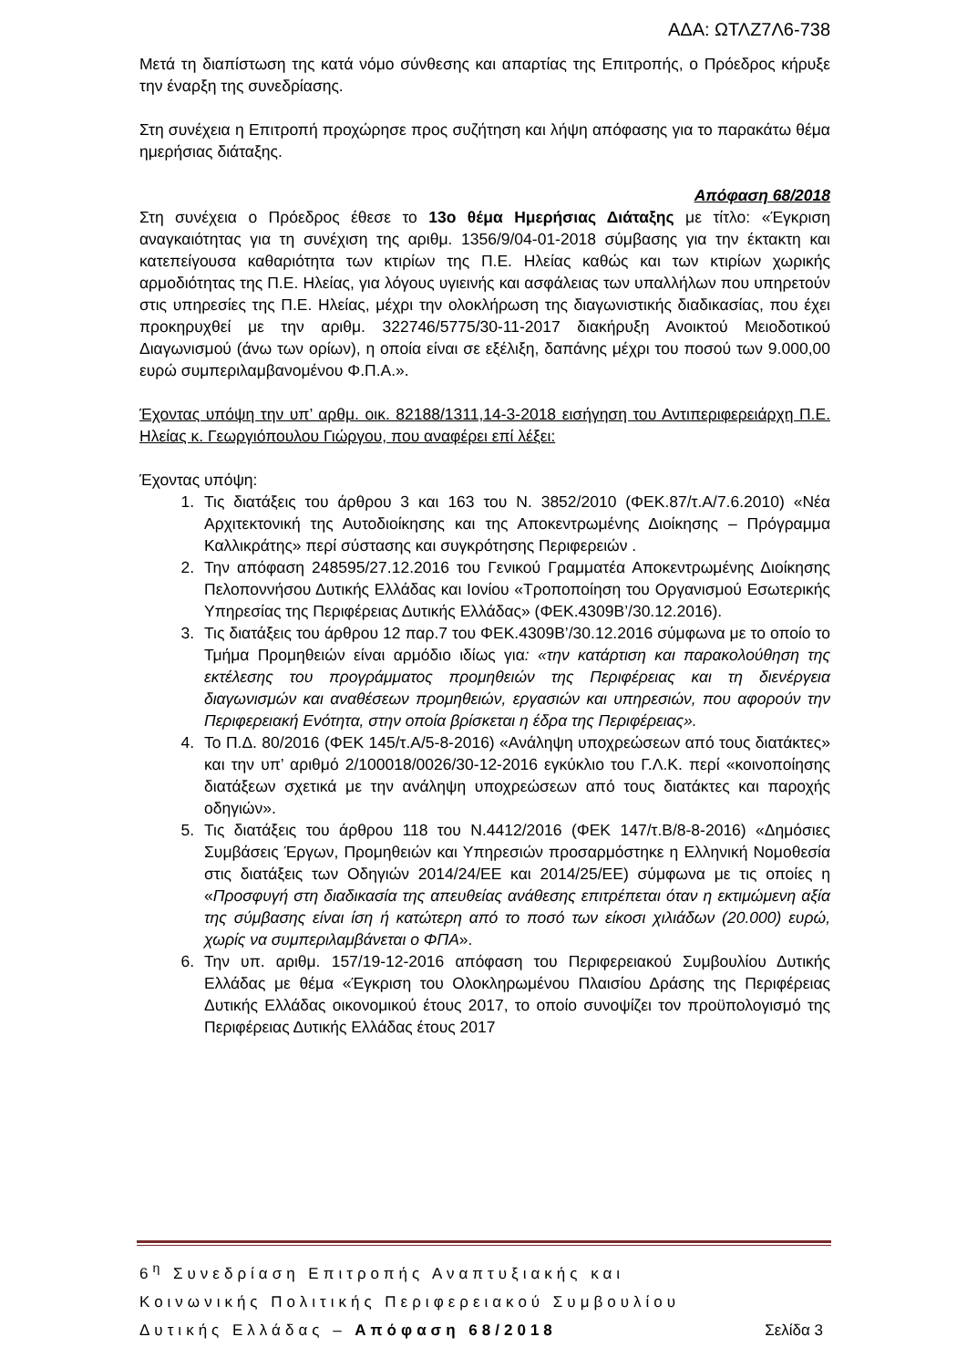ΑΔΑ: ΩΤΛΖ7Λ6-738
Μετά τη διαπίστωση της κατά νόμο σύνθεσης και απαρτίας της Επιτροπής, ο Πρόεδρος κήρυξε την έναρξη της συνεδρίασης.
Στη συνέχεια η Επιτροπή προχώρησε προς συζήτηση και λήψη απόφασης για το παρακάτω θέμα ημερήσιας διάταξης.
Απόφαση 68/2018
Στη συνέχεια ο Πρόεδρος έθεσε το 13ο θέμα Ημερήσιας Διάταξης με τίτλο: «Έγκριση αναγκαιότητας για τη συνέχιση της αριθμ. 1356/9/04-01-2018 σύμβασης για την έκτακτη και κατεπείγουσα καθαριότητα των κτιρίων της Π.Ε. Ηλείας καθώς και των κτιρίων χωρικής αρμοδιότητας της Π.Ε. Ηλείας, για λόγους υγιεινής και ασφάλειας των υπαλλήλων που υπηρετούν στις υπηρεσίες της Π.Ε. Ηλείας, μέχρι την ολοκλήρωση της διαγωνιστικής διαδικασίας, που έχει προκηρυχθεί με την αριθμ. 322746/5775/30-11-2017 διακήρυξη Ανοικτού Μειοδοτικού Διαγωνισμού (άνω των ορίων), η οποία είναι σε εξέλιξη, δαπάνης μέχρι του ποσού των 9.000,00 ευρώ συμπεριλαμβανομένου Φ.Π.Α.».
Έχοντας υπόψη την υπ’ αρθμ. οικ. 82188/1311,14-3-2018 εισήγηση του Αντιπεριφερειάρχη Π.Ε. Ηλείας κ. Γεωργιόπουλου Γιώργου, που αναφέρει επί λέξει:
Έχοντας υπόψη:
1. Τις διατάξεις του άρθρου 3 και 163 του Ν. 3852/2010 (ΦΕΚ.87/τ.Α/7.6.2010) «Νέα Αρχιτεκτονική της Αυτοδιοίκησης και της Αποκεντρωμένης Διοίκησης – Πρόγραμμα Καλλικράτης» περί σύστασης και συγκρότησης Περιφερειών .
2. Την απόφαση 248595/27.12.2016 του Γενικού Γραμματέα Αποκεντρωμένης Διοίκησης Πελοποννήσου Δυτικής Ελλάδας και Ιονίου «Τροποποίηση του Οργανισμού Εσωτερικής Υπηρεσίας της Περιφέρειας Δυτικής Ελλάδας» (ΦΕΚ.4309Β’/30.12.2016).
3. Τις διατάξεις του άρθρου 12 παρ.7 του ΦΕΚ.4309Β’/30.12.2016 σύμφωνα με το οποίο το Τμήμα Προμηθειών είναι αρμόδιο ιδίως για: «την κατάρτιση και παρακολούθηση της εκτέλεσης του προγράμματος προμηθειών της Περιφέρειας και τη διενέργεια διαγωνισμών και αναθέσεων προμηθειών, εργασιών και υπηρεσιών, που αφορούν την Περιφερειακή Ενότητα, στην οποία βρίσκεται η έδρα της Περιφέρειας».
4. Το Π.Δ. 80/2016 (ΦΕΚ 145/τ.Α/5-8-2016) «Ανάληψη υποχρεώσεων από τους διατάκτες» και την υπ’ αριθμό 2/100018/0026/30-12-2016 εγκύκλιο του Γ.Λ.Κ. περί «κοινοποίησης διατάξεων σχετικά με την ανάληψη υποχρεώσεων από τους διατάκτες και παροχής οδηγιών».
5. Τις διατάξεις του άρθρου 118 του Ν.4412/2016 (ΦΕΚ 147/τ.Β/8-8-2016) «Δημόσιες Συμβάσεις Έργων, Προμηθειών και Υπηρεσιών προσαρμόστηκε η Ελληνική Νομοθεσία στις διατάξεις των Οδηγιών 2014/24/ΕΕ και 2014/25/ΕΕ) σύμφωνα με τις οποίες η «Προσφυγή στη διαδικασία της απευθείας ανάθεσης επιτρέπεται όταν η εκτιμώμενη αξία της σύμβασης είναι ίση ή κατώτερη από το ποσό των είκοσι χιλιάδων (20.000) ευρώ, χωρίς να συμπεριλαμβάνεται ο ΦΠΑ».
6. Την υπ. αριθμ. 157/19-12-2016 απόφαση του Περιφερειακού Συμβουλίου Δυτικής Ελλάδας με θέμα «Έγκριση του Ολοκληρωμένου Πλαισίου Δράσης της Περιφέρειας Δυτικής Ελλάδας οικονομικού έτους 2017, το οποίο συνοψίζει τον προϋπολογισμό της Περιφέρειας Δυτικής Ελλάδας έτους 2017
6<sup>η</sup> Συνεδρίαση Επιτροπής Αναπτυξιακής και
Κοινωνικής Πολιτικής Περιφερειακού Συμβουλίου
Δυτικής Ελλάδας – Απόφαση 68/2018 Σελίδα 3